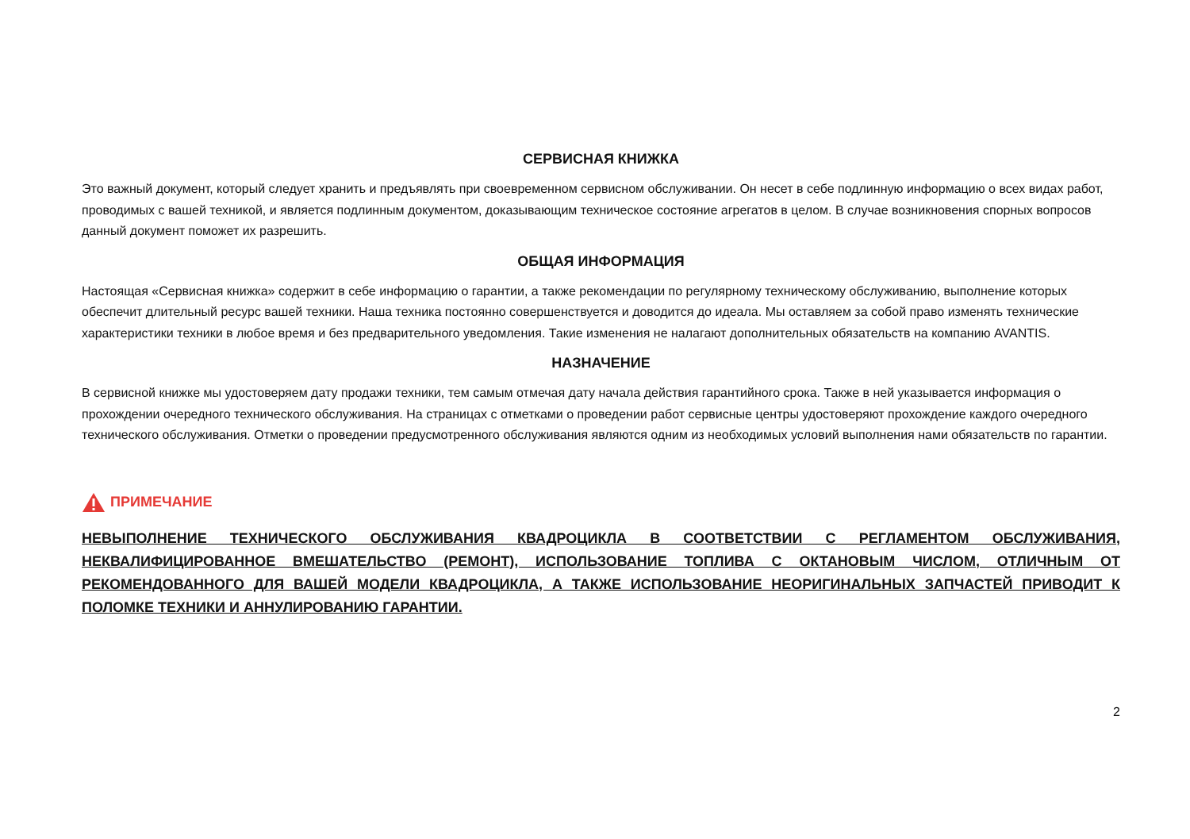СЕРВИСНАЯ КНИЖКА
Это важный документ, который следует хранить и предъявлять при своевременном сервисном обслуживании. Он несет в себе подлинную информацию о всех видах работ, проводимых с вашей техникой, и является подлинным документом, доказывающим техническое состояние агрегатов в целом. В случае возникновения спорных вопросов данный документ поможет их разрешить.
ОБЩАЯ ИНФОРМАЦИЯ
Настоящая «Сервисная книжка» содержит в себе информацию о гарантии, а также рекомендации по регулярному техническому обслуживанию, выполнение которых обеспечит длительный ресурс вашей техники. Наша техника постоянно совершенствуется и доводится до идеала. Мы оставляем за собой право изменять технические характеристики техники в любое время и без предварительного уведомления. Такие изменения не налагают дополнительных обязательств на компанию AVANTIS.
НАЗНАЧЕНИЕ
В сервисной книжке мы удостоверяем дату продажи техники, тем самым отмечая дату начала действия гарантийного срока. Также в ней указывается информация о прохождении очередного технического обслуживания. На страницах с отметками о проведении работ сервисные центры удостоверяют прохождение каждого очередного технического обслуживания. Отметки о проведении предусмотренного обслуживания являются одним из необходимых условий выполнения нами обязательств по гарантии.
ПРИМЕЧАНИЕ
НЕВЫПОЛНЕНИЕ ТЕХНИЧЕСКОГО ОБСЛУЖИВАНИЯ КВАДРОЦИКЛА В СООТВЕТСТВИИ С РЕГЛАМЕНТОМ ОБСЛУЖИВАНИЯ, НЕКВАЛИФИЦИРОВАННОЕ ВМЕШАТЕЛЬСТВО (РЕМОНТ), ИСПОЛЬЗОВАНИЕ ТОПЛИВА С ОКТАНОВЫМ ЧИСЛОМ, ОТЛИЧНЫМ ОТ РЕКОМЕНДОВАННОГО ДЛЯ ВАШЕЙ МОДЕЛИ КВАДРОЦИКЛА, А ТАКЖЕ ИСПОЛЬЗОВАНИЕ НЕОРИГИНАЛЬНЫХ ЗАПЧАСТЕЙ ПРИВОДИТ К ПОЛОМКЕ ТЕХНИКИ И АННУЛИРОВАНИЮ ГАРАНТИИ.
2